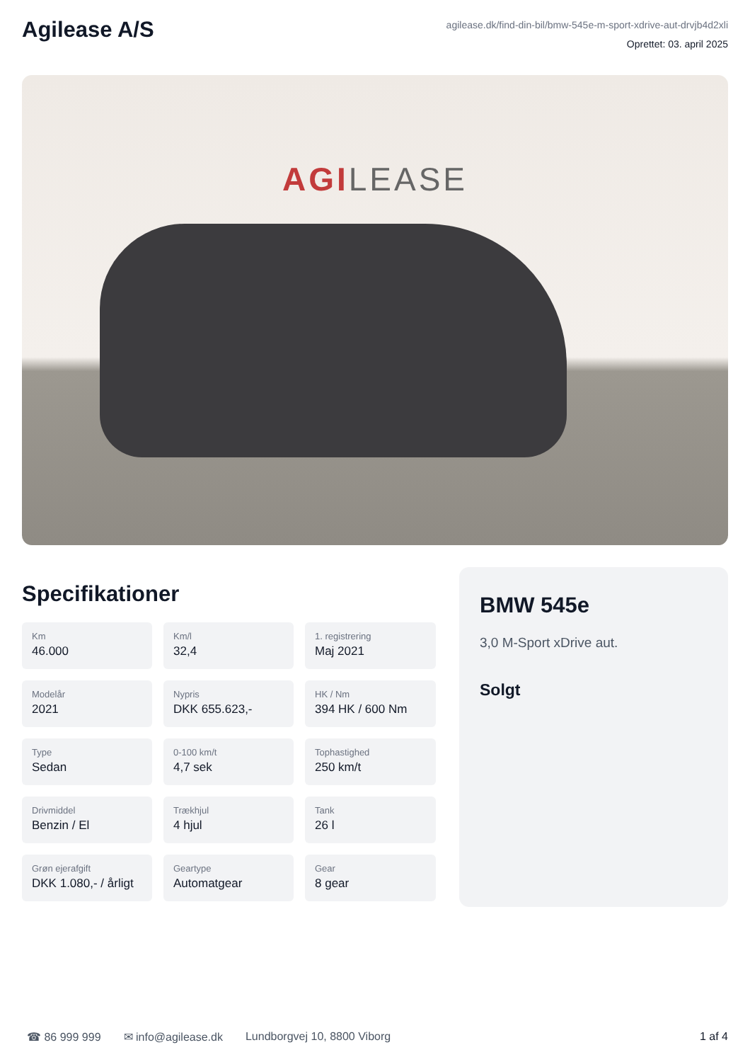Agilease A/S
agilease.dk/find-din-bil/bmw-545e-m-sport-xdrive-aut-drvjb4d2xli
Oprettet: 03. april 2025
AGILEASE
Specifikationer
Km
46.000
Km/l
32,4
1. registrering
Maj 2021
Modelår
2021
Nypris
DKK 655.623,-
HK / Nm
394 HK / 600 Nm
Type
Sedan
0-100 km/t
4,7 sek
Tophastighed
250 km/t
Drivmiddel
Benzin / El
Trækhjul
4 hjul
Tank
26 l
Grøn ejerafgift
DKK 1.080,- / årligt
Geartype
Automatgear
Gear
8 gear
BMW 545e
3,0 M-Sport xDrive aut.
Solgt
☎ 86 999 999 ✉ info@agilease.dk Lundborgvej 10, 8800 Viborg 1 af 4